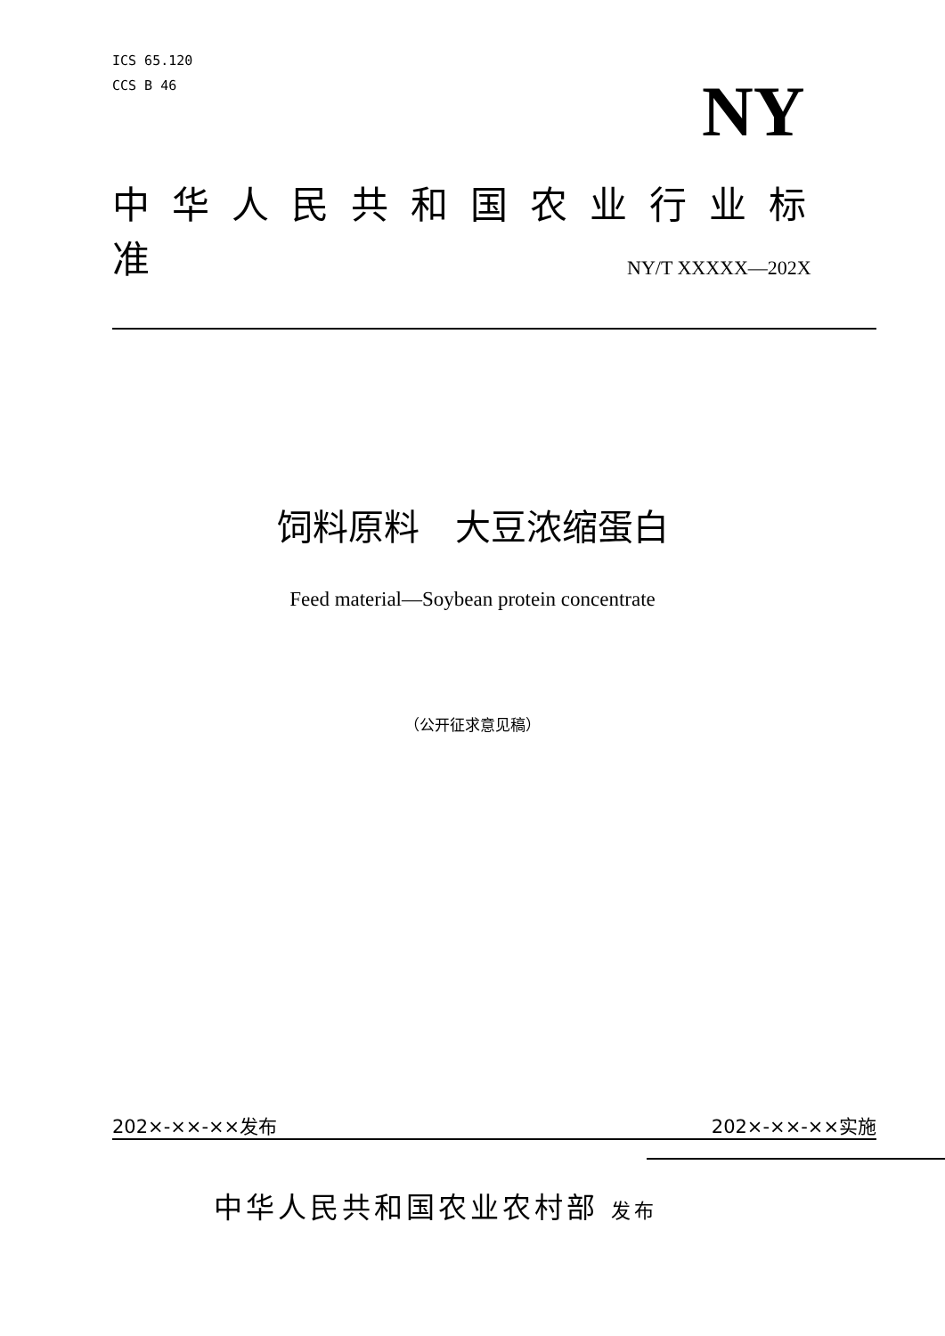ICS 65.120
CCS B 46
NY
中华人民共和国农业行业标准
NY/T XXXXX—202X
饲料原料　大豆浓缩蛋白
Feed material—Soybean protein concentrate
（公开征求意见稿）
202×-××-××发布 202×-××-××实施
中华人民共和国农业农村部 发布